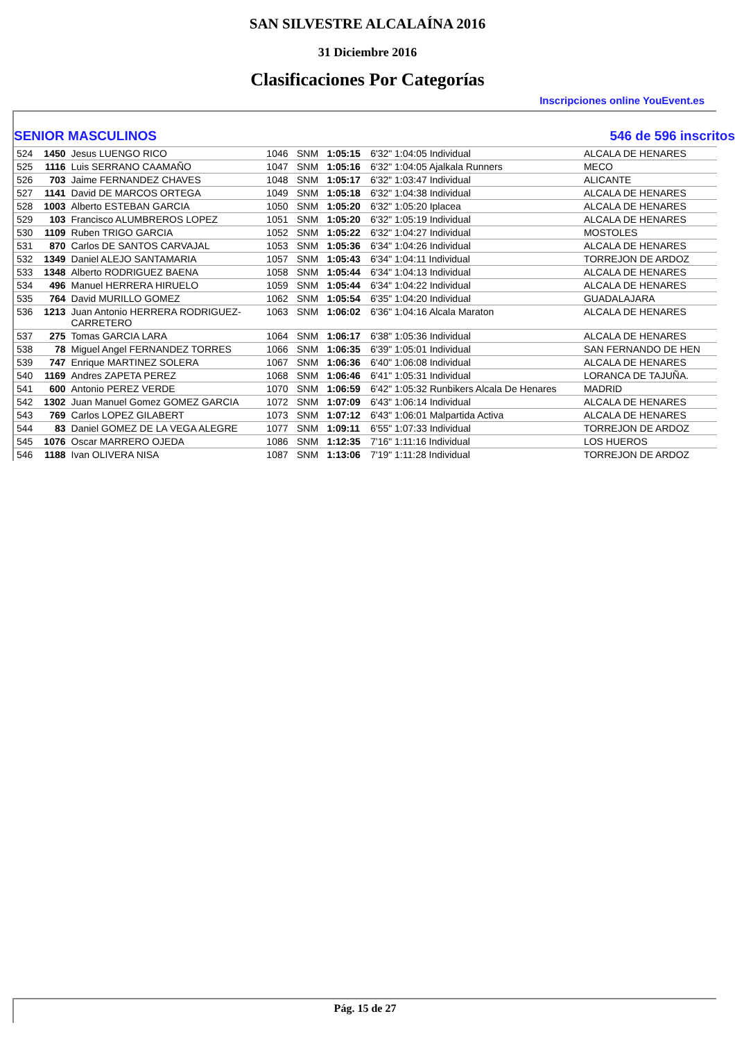SAN SILVESTRE ALCALAÍNA 2016
31 Diciembre 2016
Clasificaciones Por Categorías
Inscripciones online YouEvent.es
SENIOR MASCULINOS 546 de 596 inscritos
| 524 | 1450 | Jesus LUENGO RICO | 1046 | SNM | 1:05:15 | 6'32" 1:04:05 Individual | ALCALA DE HENARES |
| 525 | 1116 | Luis SERRANO CAAMAÑO | 1047 | SNM | 1:05:16 | 6'32" 1:04:05 Ajalkala Runners | MECO |
| 526 | 703 | Jaime FERNANDEZ CHAVES | 1048 | SNM | 1:05:17 | 6'32" 1:03:47 Individual | ALICANTE |
| 527 | 1141 | David DE MARCOS ORTEGA | 1049 | SNM | 1:05:18 | 6'32" 1:04:38 Individual | ALCALA DE HENARES |
| 528 | 1003 | Alberto ESTEBAN GARCIA | 1050 | SNM | 1:05:20 | 6'32" 1:05:20 Iplacea | ALCALA DE HENARES |
| 529 | 103 | Francisco ALUMBREROS LOPEZ | 1051 | SNM | 1:05:20 | 6'32" 1:05:19 Individual | ALCALA DE HENARES |
| 530 | 1109 | Ruben TRIGO GARCIA | 1052 | SNM | 1:05:22 | 6'32" 1:04:27 Individual | MOSTOLES |
| 531 | 870 | Carlos DE SANTOS CARVAJAL | 1053 | SNM | 1:05:36 | 6'34" 1:04:26 Individual | ALCALA DE HENARES |
| 532 | 1349 | Daniel ALEJO SANTAMARIA | 1057 | SNM | 1:05:43 | 6'34" 1:04:11 Individual | TORREJON DE ARDOZ |
| 533 | 1348 | Alberto RODRIGUEZ BAENA | 1058 | SNM | 1:05:44 | 6'34" 1:04:13 Individual | ALCALA DE HENARES |
| 534 | 496 | Manuel HERRERA HIRUELO | 1059 | SNM | 1:05:44 | 6'34" 1:04:22 Individual | ALCALA DE HENARES |
| 535 | 764 | David MURILLO GOMEZ | 1062 | SNM | 1:05:54 | 6'35" 1:04:20 Individual | GUADALAJARA |
| 536 | 1213 | Juan Antonio HERRERA RODRIGUEZ- CARRETERO | 1063 | SNM | 1:06:02 | 6'36" 1:04:16 Alcala Maraton | ALCALA DE HENARES |
| 537 | 275 | Tomas GARCIA LARA | 1064 | SNM | 1:06:17 | 6'38" 1:05:36 Individual | ALCALA DE HENARES |
| 538 | 78 | Miguel Angel FERNANDEZ TORRES | 1066 | SNM | 1:06:35 | 6'39" 1:05:01 Individual | SAN FERNANDO DE HEN |
| 539 | 747 | Enrique MARTINEZ SOLERA | 1067 | SNM | 1:06:36 | 6'40" 1:06:08 Individual | ALCALA DE HENARES |
| 540 | 1169 | Andres ZAPETA PEREZ | 1068 | SNM | 1:06:46 | 6'41" 1:05:31 Individual | LORANCA DE TAJUÑA. |
| 541 | 600 | Antonio PEREZ VERDE | 1070 | SNM | 1:06:59 | 6'42" 1:05:32 Runbikers Alcala De Henares | MADRID |
| 542 | 1302 | Juan Manuel Gomez GOMEZ GARCIA | 1072 | SNM | 1:07:09 | 6'43" 1:06:14 Individual | ALCALA DE HENARES |
| 543 | 769 | Carlos LOPEZ GILABERT | 1073 | SNM | 1:07:12 | 6'43" 1:06:01 Malpartida Activa | ALCALA DE HENARES |
| 544 | 83 | Daniel GOMEZ DE LA VEGA ALEGRE | 1077 | SNM | 1:09:11 | 6'55" 1:07:33 Individual | TORREJON DE ARDOZ |
| 545 | 1076 | Oscar MARRERO OJEDA | 1086 | SNM | 1:12:35 | 7'16" 1:11:16 Individual | LOS HUEROS |
| 546 | 1188 | Ivan OLIVERA NISA | 1087 | SNM | 1:13:06 | 7'19" 1:11:28 Individual | TORREJON DE ARDOZ |
Pág. 15 de 27